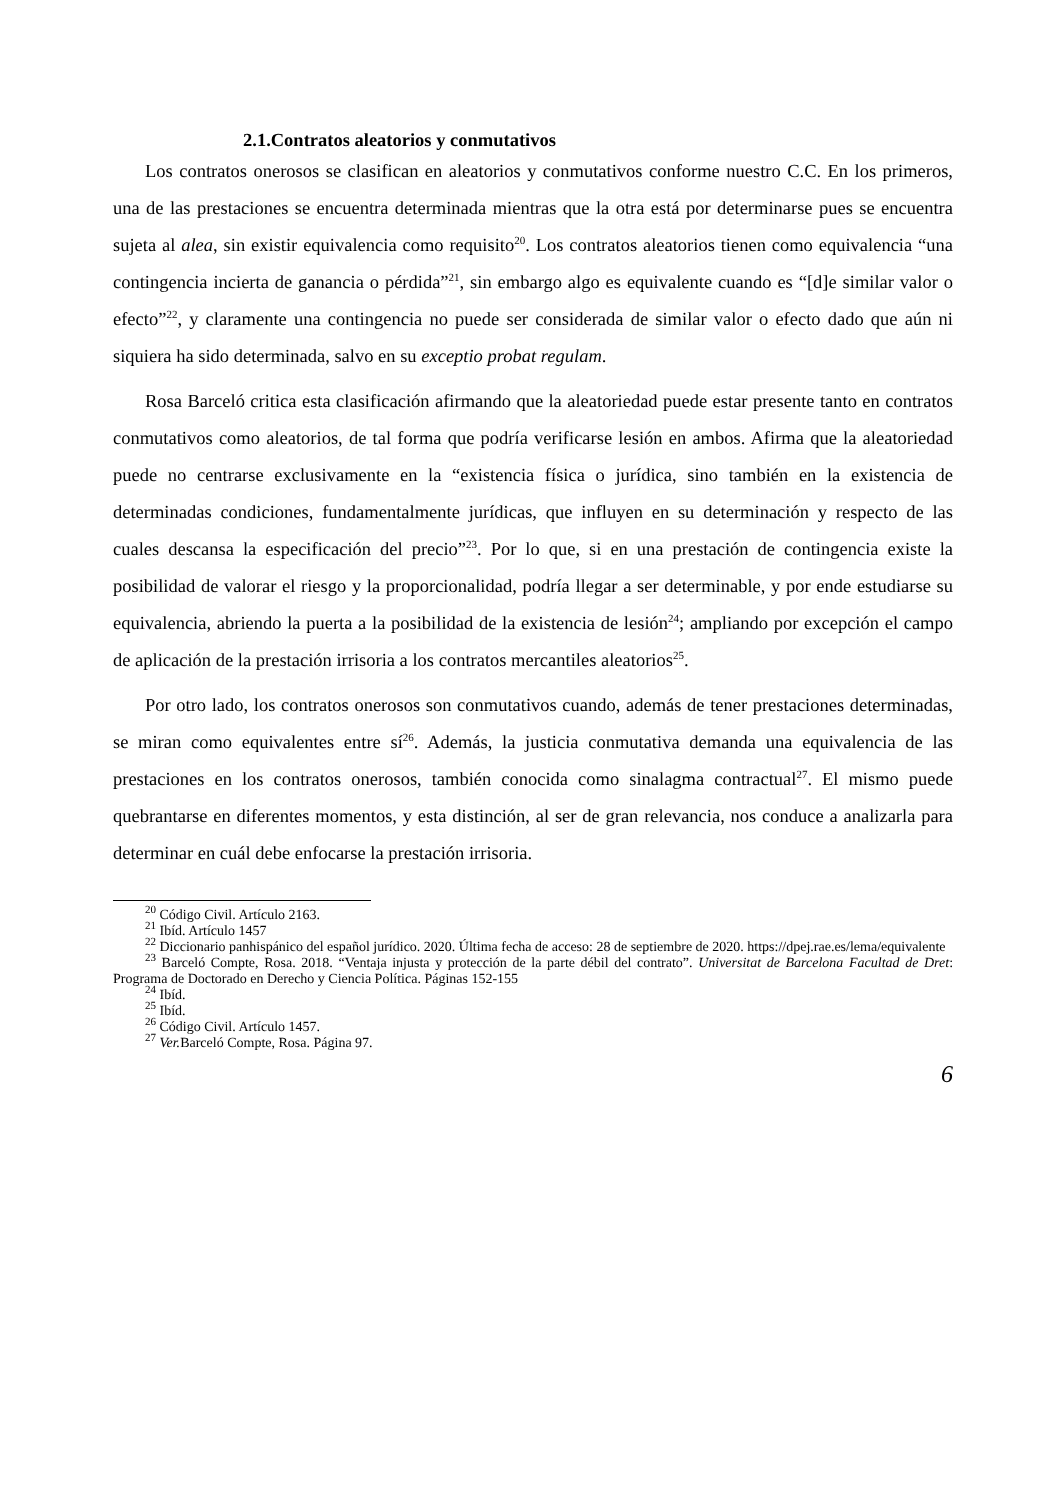2.1.Contratos aleatorios y conmutativos
Los contratos onerosos se clasifican en aleatorios y conmutativos conforme nuestro C.C. En los primeros, una de las prestaciones se encuentra determinada mientras que la otra está por determinarse pues se encuentra sujeta al alea, sin existir equivalencia como requisito<sup>20</sup>. Los contratos aleatorios tienen como equivalencia “una contingencia incierta de ganancia o pérdida”<sup>21</sup>, sin embargo algo es equivalente cuando es “[d]e similar valor o efecto”<sup>22</sup>, y claramente una contingencia no puede ser considerada de similar valor o efecto dado que aún ni siquiera ha sido determinada, salvo en su exceptio probat regulam.
Rosa Barceló critica esta clasificación afirmando que la aleatoriedad puede estar presente tanto en contratos conmutativos como aleatorios, de tal forma que podría verificarse lesión en ambos. Afirma que la aleatoriedad puede no centrarse exclusivamente en la “existencia física o jurídica, sino también en la existencia de determinadas condiciones, fundamentalmente jurídicas, que influyen en su determinación y respecto de las cuales descansa la especificación del precio”<sup>23</sup>. Por lo que, si en una prestación de contingencia existe la posibilidad de valorar el riesgo y la proporcionalidad, podría llegar a ser determinable, y por ende estudiarse su equivalencia, abriendo la puerta a la posibilidad de la existencia de lesión<sup>24</sup>; ampliando por excepción el campo de aplicación de la prestación irrisoria a los contratos mercantiles aleatorios<sup>25</sup>.
Por otro lado, los contratos onerosos son conmutativos cuando, además de tener prestaciones determinadas, se miran como equivalentes entre sí<sup>26</sup>. Además, la justicia conmutativa demanda una equivalencia de las prestaciones en los contratos onerosos, también conocida como sinalagma contractual<sup>27</sup>. El mismo puede quebrantarse en diferentes momentos, y esta distinción, al ser de gran relevancia, nos conduce a analizarla para determinar en cuál debe enfocarse la prestación irrisoria.
<sup>20</sup> Código Civil. Artículo 2163.
<sup>21</sup> Ibíd. Artículo 1457
<sup>22</sup> Diccionario panhispánico del español jurídico. 2020. Última fecha de acceso: 28 de septiembre de 2020. https://dpej.rae.es/lema/equivalente
<sup>23</sup> Barceló Compte, Rosa. 2018. “Ventaja injusta y protección de la parte débil del contrato”. Universitat de Barcelona Facultad de Dret: Programa de Doctorado en Derecho y Ciencia Política. Páginas 152-155
<sup>24</sup> Ibíd.
<sup>25</sup> Ibíd.
<sup>26</sup> Código Civil. Artículo 1457.
<sup>27</sup> Ver. Barceló Compte, Rosa. Página 97.
6